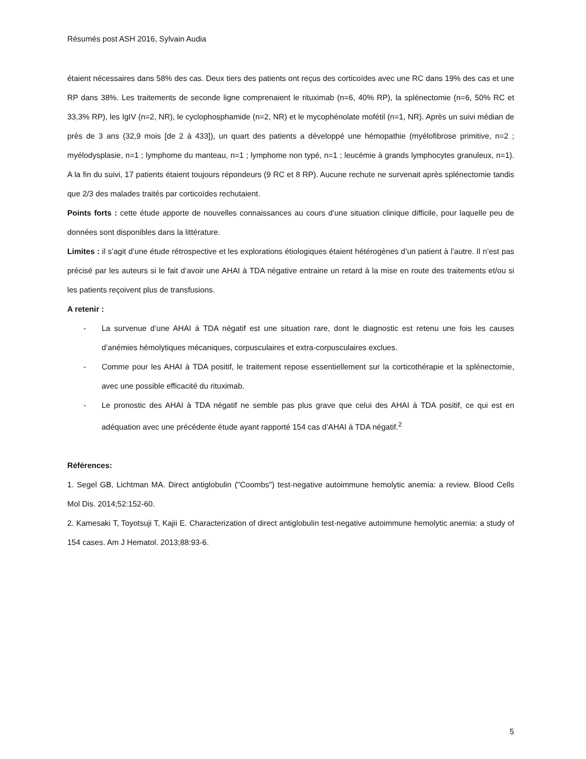Résumés post ASH 2016, Sylvain Audia
étaient nécessaires dans 58% des cas. Deux tiers des patients ont reçus des corticoïdes avec une RC dans 19% des cas et une RP dans 38%. Les traitements de seconde ligne comprenaient le rituximab (n=6, 40% RP), la splénectomie (n=6, 50% RC et 33,3% RP), les IgIV (n=2, NR), le cyclophosphamide (n=2, NR) et le mycophénolate mofétil (n=1, NR). Après un suivi médian de près de 3 ans (32,9 mois [de 2 à 433]), un quart des patients a développé une hémopathie (myélofibrose primitive, n=2 ; myélodysplasie, n=1 ; lymphome du manteau, n=1 ; lymphome non typé, n=1 ; leucémie à grands lymphocytes granuleux, n=1). A la fin du suivi, 17 patients étaient toujours répondeurs (9 RC et 8 RP). Aucune rechute ne survenait après splénectomie tandis que 2/3 des malades traités par corticoïdes rechutaient.
Points forts : cette étude apporte de nouvelles connaissances au cours d’une situation clinique difficile, pour laquelle peu de données sont disponibles dans la littérature.
Limites : il s’agit d’une étude rétrospective et les explorations étiologiques étaient hétérogènes d’un patient à l’autre. Il n’est pas précisé par les auteurs si le fait d’avoir une AHAI à TDA négative entraine un retard à la mise en route des traitements et/ou si les patients reçoivent plus de transfusions.
A retenir :
- La survenue d’une AHAI à TDA négatif est une situation rare, dont le diagnostic est retenu une fois les causes d’anémies hémolytiques mécaniques, corpusculaires et extra-corpusculaires exclues.
- Comme pour les AHAI à TDA positif, le traitement repose essentiellement sur la corticothérapie et la splénectomie, avec une possible efficacité du rituximab.
- Le pronostic des AHAI à TDA négatif ne semble pas plus grave que celui des AHAI à TDA positif, ce qui est en adéquation avec une précédente étude ayant rapporté 154 cas d’AHAI à TDA négatif.<sup>2</sup>
Références:
1. Segel GB, Lichtman MA. Direct antiglobulin ("Coombs") test-negative autoimmune hemolytic anemia: a review. Blood Cells Mol Dis. 2014;52:152-60.
2. Kamesaki T, Toyotsuji T, Kajii E. Characterization of direct antiglobulin test-negative autoimmune hemolytic anemia: a study of 154 cases. Am J Hematol. 2013;88:93-6.
5